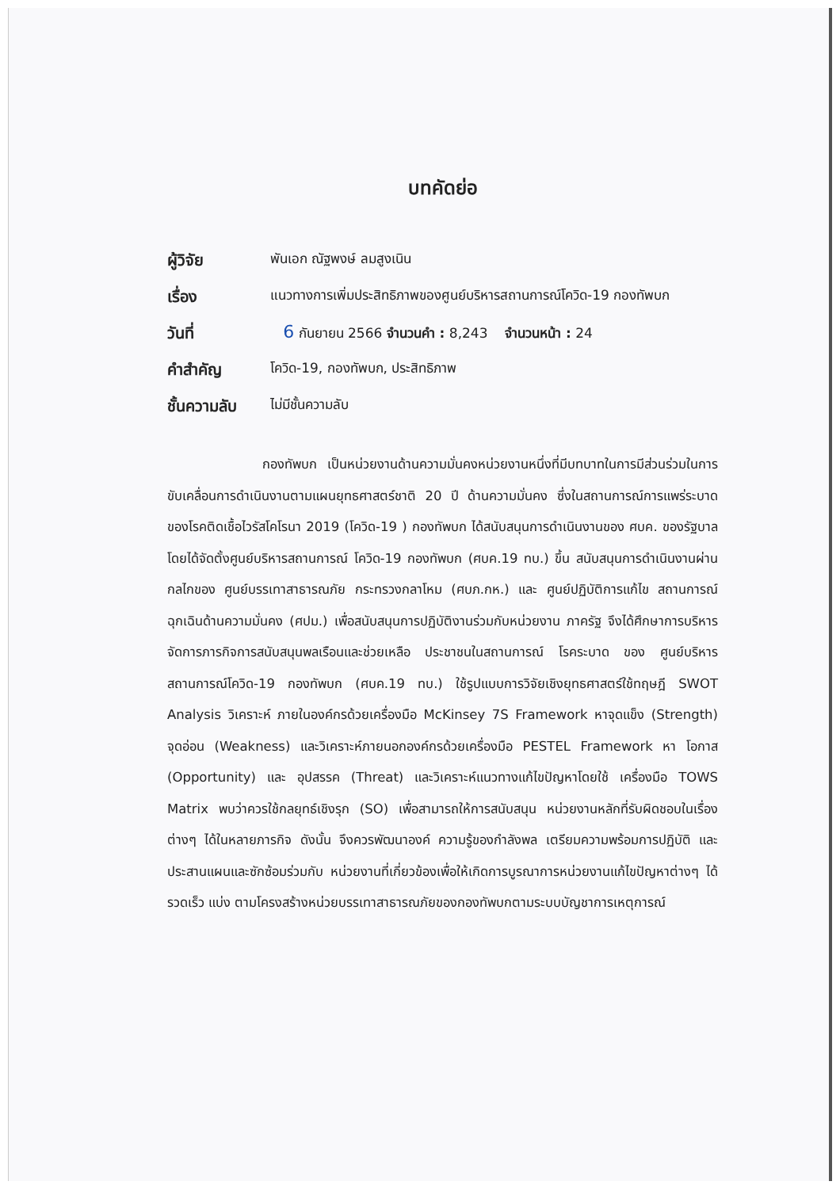บทคัดย่อ
| ผู้วิจัย | พันเอก ณัฐพงษ์ ลมสูงเนิน |
| เรื่อง | แนวทางการเพิ่มประสิทธิภาพของศูนย์บริหารสถานการณ์โควิด-19 กองทัพบก |
| วันที่ | 6 กันยายน 2566 จำนวนคำ : 8,243 จำนวนหน้า : 24 |
| คำสำคัญ | โควิด-19, กองทัพบก, ประสิทธิภาพ |
| ชั้นความลับ | ไม่มีชั้นความลับ |
กองทัพบก เป็นหน่วยงานด้านความมั่นคงหน่วยงานหนึ่งที่มีบทบาทในการมีส่วนร่วมในการขับเคลื่อนการดำเนินงานตามแผนยุทธศาสตร์ชาติ 20 ปี ด้านความมั่นคง ซึ่งในสถานการณ์การแพร่ระบาดของโรคติดเชื้อไวรัสโคโรนา 2019 (โควิด-19 ) กองทัพบก ได้สนับสนุนการดำเนินงานของ ศบค. ของรัฐบาล โดยได้จัดตั้งศูนย์บริหารสถานการณ์ โควิด-19 กองทัพบก (ศบค.19 ทบ.) ขึ้น สนับสนุนการดำเนินงานผ่านกลไกของ ศูนย์บรรเทาสาธารณภัย กระทรวงกลาโหม (ศบภ.กห.) และ ศูนย์ปฏิบัติการแก้ไข สถานการณ์ฉุกเฉินด้านความมั่นคง (ศปม.) เพื่อสนับสนุนการปฏิบัติงานร่วมกับหน่วยงาน ภาครัฐ จึงได้ศึกษาการบริหารจัดการภารกิจการสนับสนุนพลเรือนและช่วยเหลือ ประชาชนในสถานการณ์ โรคระบาด ของ ศูนย์บริหารสถานการณ์โควิด-19 กองทัพบก (ศบค.19 ทบ.) ใช้รูปแบบการวิจัยเชิงยุทธศาสตร์ใช้ทฤษฎี SWOT Analysis วิเคราะห์ ภายในองค์กรด้วยเครื่องมือ McKinsey 7S Framework หาจุดแข็ง (Strength) จุดอ่อน (Weakness) และวิเคราะห์ภายนอกองค์กรด้วยเครื่องมือ PESTEL Framework หา โอกาส (Opportunity) และ อุปสรรค (Threat) และวิเคราะห์แนวทางแก้ไขปัญหาโดยใช้ เครื่องมือ TOWS Matrix พบว่าควรใช้กลยุทธ์เชิงรุก (SO) เพื่อสามารถให้การสนับสนุน หน่วยงานหลักที่รับผิดชอบในเรื่องต่างๆ ได้ในหลายภารกิจ ดังนั้น จึงควรพัฒนาองค์ ความรู้ของกำลังพล เตรียมความพร้อมการปฏิบัติ และประสานแผนและซักซ้อมร่วมกับ หน่วยงานที่เกี่ยวข้องเพื่อให้เกิดการบูรณาการหน่วยงานแก้ไขปัญหาต่างๆ ได้รวดเร็ว แบ่ง ตามโครงสร้างหน่วยบรรเทาสาธารณภัยของกองทัพบกตามระบบบัญชาการเหตุการณ์